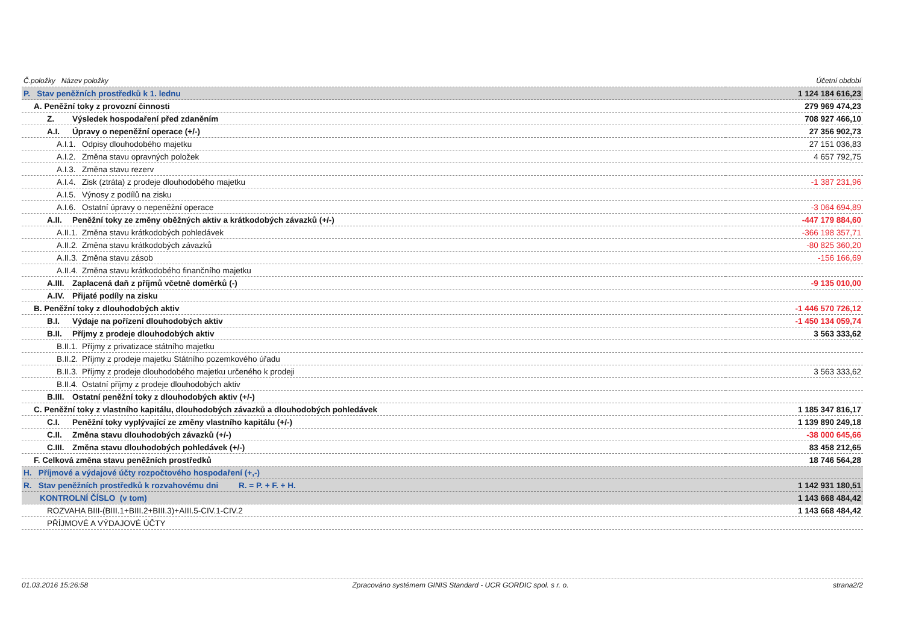| Č.položky Název položky | Účetní období |
| --- | --- |
| P. Stav peněžních prostředků k 1. lednu | 1 124 184 616,23 |
| A. Peněžní toky z provozní činnosti | 279 969 474,23 |
| Z. Výsledek hospodaření před zdaněním | 708 927 466,10 |
| A.I. Úpravy o nepeněžní operace (+/-) | 27 356 902,73 |
| A.I.1. Odpisy dlouhodobého majetku | 27 151 036,83 |
| A.I.2. Změna stavu opravných položek | 4 657 792,75 |
| A.I.3. Změna stavu rezerv | |
| A.I.4. Zisk (ztráta) z prodeje dlouhodobého majetku | -1 387 231,96 |
| A.I.5. Výnosy z podílů na zisku | |
| A.I.6. Ostatní úpravy o nepeněžní operace | -3 064 694,89 |
| A.II. Peněžní toky ze změny oběžných aktiv a krátkodobých závazků (+/-) | -447 179 884,60 |
| A.II.1. Změna stavu krátkodobých pohledávek | -366 198 357,71 |
| A.II.2. Změna stavu krátkodobých závazků | -80 825 360,20 |
| A.II.3. Změna stavu zásob | -156 166,69 |
| A.II.4. Změna stavu krátkodobého finančního majetku | |
| A.III. Zaplacená daň z příjmů včetně doměrků (-) | -9 135 010,00 |
| A.IV. Přijaté podíly na zisku | |
| B. Peněžní toky z dlouhodobých aktiv | -1 446 570 726,12 |
| B.I. Výdaje na pořízení dlouhodobých aktiv | -1 450 134 059,74 |
| B.II. Příjmy z prodeje dlouhodobých aktiv | 3 563 333,62 |
| B.II.1. Příjmy z privatizace státního majetku | |
| B.II.2. Příjmy z prodeje majetku Státního pozemkového úřadu | |
| B.II.3. Příjmy z prodeje dlouhodobého majetku určeného k prodeji | 3 563 333,62 |
| B.II.4. Ostatní příjmy z prodeje dlouhodobých aktiv | |
| B.III. Ostatní peněžní toky z dlouhodobých aktiv (+/-) | |
| C. Peněžní toky z vlastního kapitálu, dlouhodobých závazků a dlouhodobých pohledávek | 1 185 347 816,17 |
| C.I. Peněžní toky vyplývající ze změny vlastního kapitálu (+/-) | 1 139 890 249,18 |
| C.II. Změna stavu dlouhodobých závazků (+/-) | -38 000 645,66 |
| C.III. Změna stavu dlouhodobých pohledávek (+/-) | 83 458 212,65 |
| F. Celková změna stavu peněžních prostředků | 18 746 564,28 |
| H. Příjmové a výdajové účty rozpočtového hospodaření (+,-) | |
| R. Stav peněžních prostředků k rozvahovému dni R. = P. + F. + H. | 1 142 931 180,51 |
| KONTROLNÍ ČÍSLO (v tom) | 1 143 668 484,42 |
| ROZVAHA BIII-(BIII.1+BIII.2+BIII.3)+AIII.5-CIV.1-CIV.2 | 1 143 668 484,42 |
| PŘÍJMOVÉ A VÝDAJOVÉ ÚČTY | |
01.03.2016 15:26:58 Zpracováno systémem GINIS Standard - UCR GORDIC spol. s r. o. strana2/2